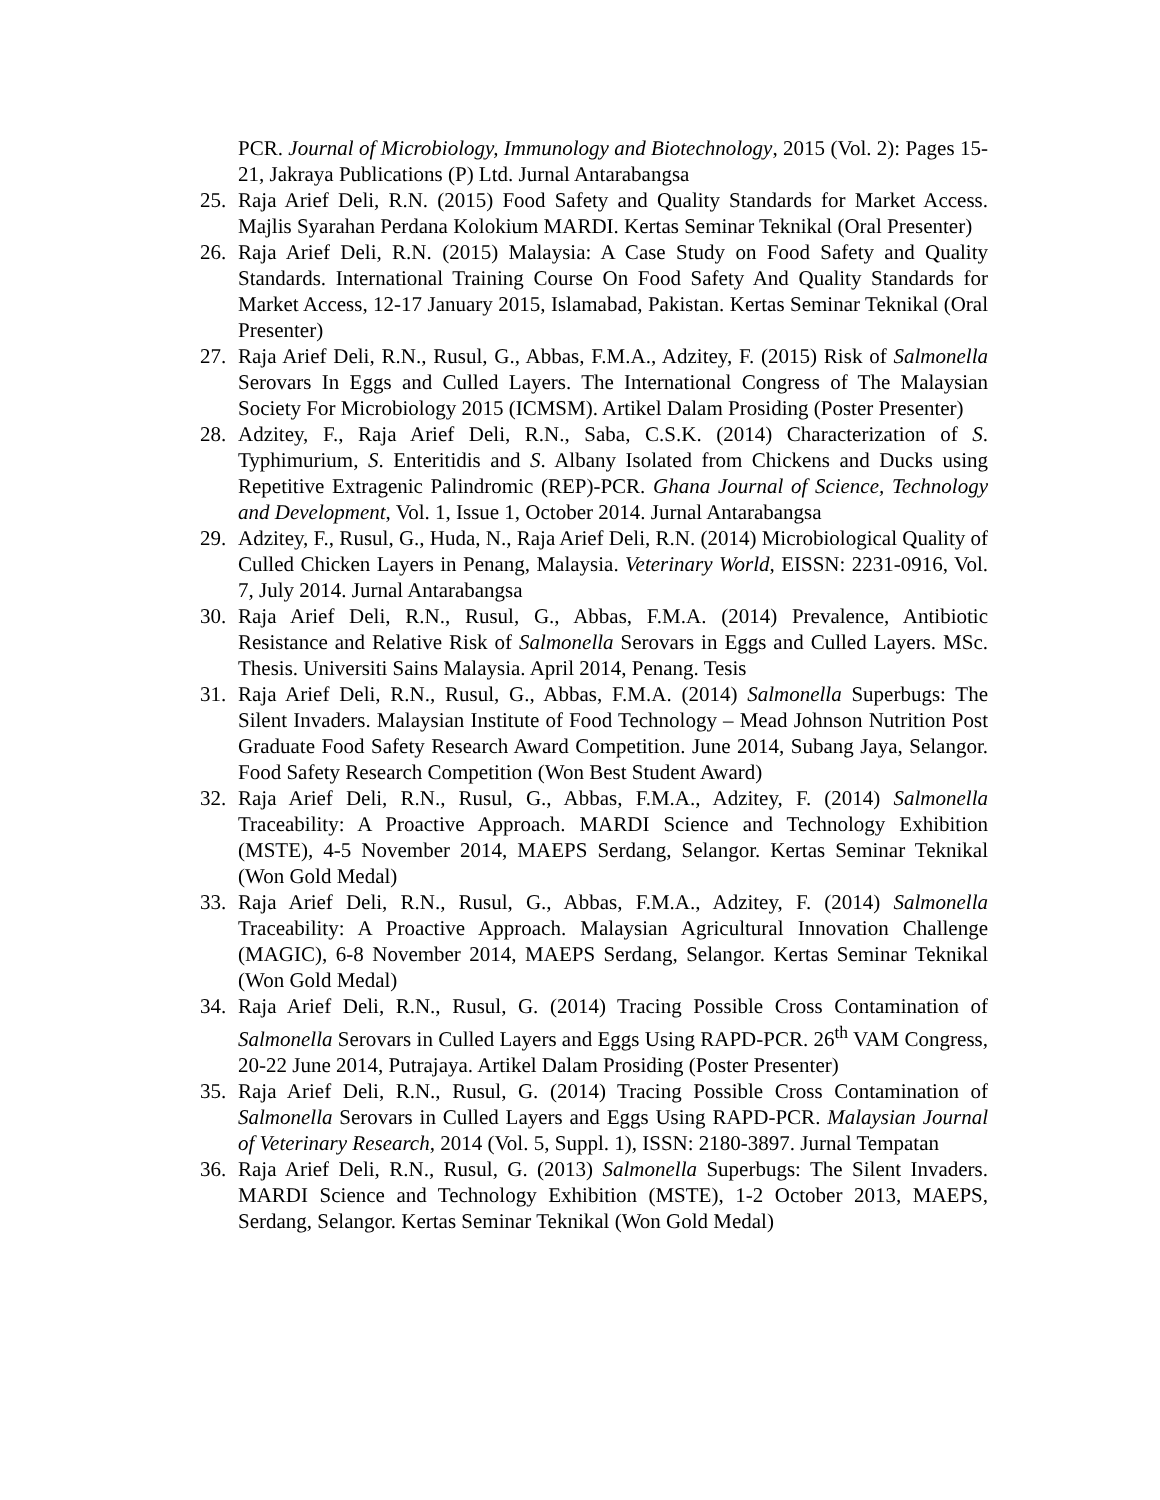PCR. Journal of Microbiology, Immunology and Biotechnology, 2015 (Vol. 2): Pages 15-21, Jakraya Publications (P) Ltd. Jurnal Antarabangsa
25. Raja Arief Deli, R.N. (2015) Food Safety and Quality Standards for Market Access. Majlis Syarahan Perdana Kolokium MARDI. Kertas Seminar Teknikal (Oral Presenter)
26. Raja Arief Deli, R.N. (2015) Malaysia: A Case Study on Food Safety and Quality Standards. International Training Course On Food Safety And Quality Standards for Market Access, 12-17 January 2015, Islamabad, Pakistan. Kertas Seminar Teknikal (Oral Presenter)
27. Raja Arief Deli, R.N., Rusul, G., Abbas, F.M.A., Adzitey, F. (2015) Risk of Salmonella Serovars In Eggs and Culled Layers. The International Congress of The Malaysian Society For Microbiology 2015 (ICMSM). Artikel Dalam Prosiding (Poster Presenter)
28. Adzitey, F., Raja Arief Deli, R.N., Saba, C.S.K. (2014) Characterization of S. Typhimurium, S. Enteritidis and S. Albany Isolated from Chickens and Ducks using Repetitive Extragenic Palindromic (REP)-PCR. Ghana Journal of Science, Technology and Development, Vol. 1, Issue 1, October 2014. Jurnal Antarabangsa
29. Adzitey, F., Rusul, G., Huda, N., Raja Arief Deli, R.N. (2014) Microbiological Quality of Culled Chicken Layers in Penang, Malaysia. Veterinary World, EISSN: 2231-0916, Vol. 7, July 2014. Jurnal Antarabangsa
30. Raja Arief Deli, R.N., Rusul, G., Abbas, F.M.A. (2014) Prevalence, Antibiotic Resistance and Relative Risk of Salmonella Serovars in Eggs and Culled Layers. MSc. Thesis. Universiti Sains Malaysia. April 2014, Penang. Tesis
31. Raja Arief Deli, R.N., Rusul, G., Abbas, F.M.A. (2014) Salmonella Superbugs: The Silent Invaders. Malaysian Institute of Food Technology – Mead Johnson Nutrition Post Graduate Food Safety Research Award Competition. June 2014, Subang Jaya, Selangor. Food Safety Research Competition (Won Best Student Award)
32. Raja Arief Deli, R.N., Rusul, G., Abbas, F.M.A., Adzitey, F. (2014) Salmonella Traceability: A Proactive Approach. MARDI Science and Technology Exhibition (MSTE), 4-5 November 2014, MAEPS Serdang, Selangor. Kertas Seminar Teknikal (Won Gold Medal)
33. Raja Arief Deli, R.N., Rusul, G., Abbas, F.M.A., Adzitey, F. (2014) Salmonella Traceability: A Proactive Approach. Malaysian Agricultural Innovation Challenge (MAGIC), 6-8 November 2014, MAEPS Serdang, Selangor. Kertas Seminar Teknikal (Won Gold Medal)
34. Raja Arief Deli, R.N., Rusul, G. (2014) Tracing Possible Cross Contamination of Salmonella Serovars in Culled Layers and Eggs Using RAPD-PCR. 26<sup>th</sup> VAM Congress, 20-22 June 2014, Putrajaya. Artikel Dalam Prosiding (Poster Presenter)
35. Raja Arief Deli, R.N., Rusul, G. (2014) Tracing Possible Cross Contamination of Salmonella Serovars in Culled Layers and Eggs Using RAPD-PCR. Malaysian Journal of Veterinary Research, 2014 (Vol. 5, Suppl. 1), ISSN: 2180-3897. Jurnal Tempatan
36. Raja Arief Deli, R.N., Rusul, G. (2013) Salmonella Superbugs: The Silent Invaders. MARDI Science and Technology Exhibition (MSTE), 1-2 October 2013, MAEPS, Serdang, Selangor. Kertas Seminar Teknikal (Won Gold Medal)